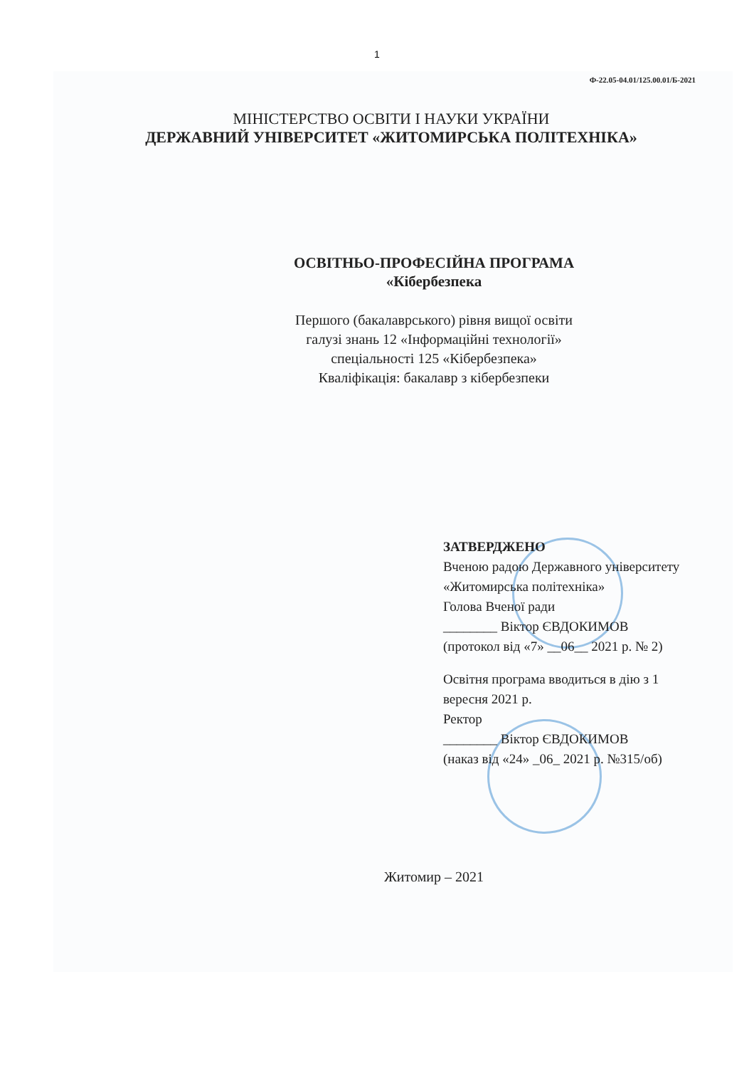1
Ф-22.05-04.01/125.00.01/Б-2021
МІНІСТЕРСТВО ОСВІТИ І НАУКИ УКРАЇНИ
ДЕРЖАВНИЙ УНІВЕРСИТЕТ «ЖИТОМИРСЬКА ПОЛІТЕХНІКА»
ОСВІТНЬО-ПРОФЕСІЙНА ПРОГРАМА
«Кібербезпека
Першого (бакалаврського) рівня вищої освіти
галузі знань 12 «Інформаційні технології»
спеціальності 125 «Кібербезпека»
Кваліфікація: бакалавр з кібербезпеки
ЗАТВЕРДЖЕНО
Вченою радою Державного університету «Житомирська політехніка»
Голова Вченої ради
________ Віктор ЄВДОКИМОВ
(протокол від «7» __06__ 2021 р. № 2)
Освітня програма вводиться в дію з 1 вересня 2021 р.
Ректор
________ Віктор ЄВДОКИМОВ
(наказ від «24» _06_ 2021 р. №315/об)
Житомир – 2021